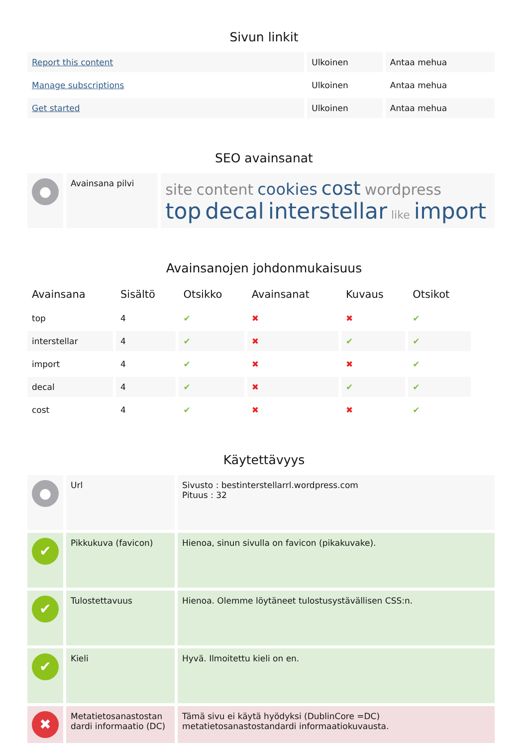Sivun linkit
| Report this content | Ulkoinen | Antaa mehua |
| Manage subscriptions | Ulkoinen | Antaa mehua |
| Get started | Ulkoinen | Antaa mehua |
SEO avainsanat
| ● | Avainsana pilvi | site content cookies cost wordpress top decal interstellar like import |
Avainsanojen johdonmukaisuus
| Avainsana | Sisältö | Otsikko | Avainsanat | Kuvaus | Otsikot |
| --- | --- | --- | --- | --- | --- |
| top | 4 | ✔ | ✖ | ✖ | ✔ |
| interstellar | 4 | ✔ | ✖ | ✔ | ✔ |
| import | 4 | ✔ | ✖ | ✖ | ✔ |
| decal | 4 | ✔ | ✖ | ✔ | ✔ |
| cost | 4 | ✔ | ✖ | ✖ | ✔ |
Käytettävyys
| ● | Url | Sivusto : bestinterstellarrl.wordpress.com Pituus : 32 |
| ✔ | Pikkukuva (favicon) | Hienoa, sinun sivulla on favicon (pikakuvake). |
| ✔ | Tulostettavuus | Hienoa. Olemme löytäneet tulostusystävällisen CSS:n. |
| ✔ | Kieli | Hyvä. Ilmoitettu kieli on en. |
| ✖ | Metatietosanastostan dardi informaatio (DC) | Tämä sivu ei käytä hyödyksi (DublinCore =DC) metatietosanastostandardi informaatiokuvausta. |